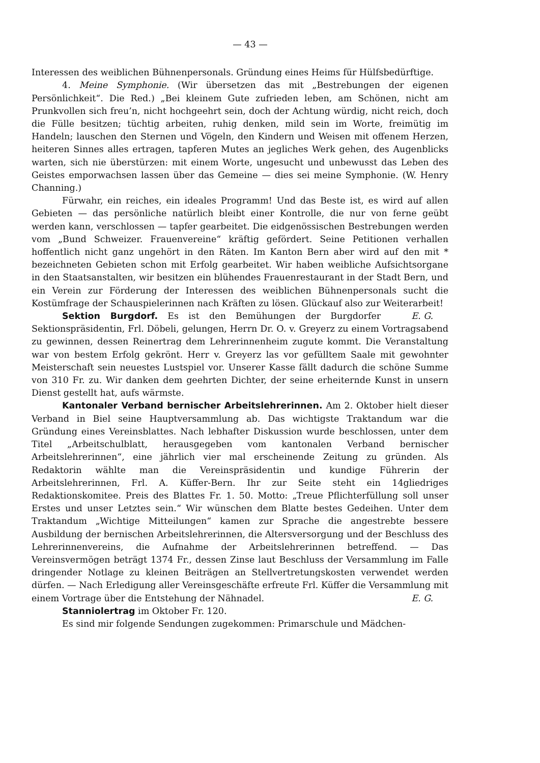— 43 —
Interessen des weiblichen Bühnenpersonals. Gründung eines Heims für Hülfsbedürftige.
4. Meine Symphonie. (Wir übersetzen das mit „Bestrebungen der eigenen Persönlichkeit“. Die Red.) „Bei kleinem Gute zufrieden leben, am Schönen, nicht am Prunkvollen sich freu’n, nicht hochgeehrt sein, doch der Achtung würdig, nicht reich, doch die Fülle besitzen; tüchtig arbeiten, ruhig denken, mild sein im Worte, freimütig im Handeln; lauschen den Sternen und Vögeln, den Kindern und Weisen mit offenem Herzen, heiteren Sinnes alles ertragen, tapferen Mutes an jegliches Werk gehen, des Augenblicks warten, sich nie überstürzen: mit einem Worte, ungesucht und unbewusst das Leben des Geistes emporwachsen lassen über das Gemeine — dies sei meine Symphonie. (W. Henry Channing.)
Fürwahr, ein reiches, ein ideales Programm! Und das Beste ist, es wird auf allen Gebieten — das persönliche natürlich bleibt einer Kontrolle, die nur von ferne geübt werden kann, verschlossen — tapfer gearbeitet. Die eidgenössischen Bestrebungen werden vom „Bund Schweizer. Frauenvereine“ kräftig gefördert. Seine Petitionen verhallen hoffentlich nicht ganz ungehört in den Räten. Im Kanton Bern aber wird auf den mit * bezeichneten Gebieten schon mit Erfolg gearbeitet. Wir haben weibliche Aufsichtsorgane in den Staatsanstalten, wir besitzen ein blühendes Frauenrestaurant in der Stadt Bern, und ein Verein zur Förderung der Interessen des weiblichen Bühnenpersonals sucht die Kostümfrage der Schauspielerinnen nach Kräften zu lösen. Glückauf also zur Weiterarbeit! E. G.
Sektion Burgdorf. Es ist den Bemühungen der Burgdorfer Sektionspräsidentin, Frl. Döbeli, gelungen, Herrn Dr. O. v. Greyerz zu einem Vortragsabend zu gewinnen, dessen Reinertrag dem Lehrerinnenheim zugute kommt. Die Veranstaltung war von bestem Erfolg gekrönt. Herr v. Greyerz las vor gefülltem Saale mit gewohnter Meisterschaft sein neuestes Lustspiel vor. Unserer Kasse fällt dadurch die schöne Summe von 310 Fr. zu. Wir danken dem geehrten Dichter, der seine erheiternde Kunst in unsern Dienst gestellt hat, aufs wärmste.
Kantonaler Verband bernischer Arbeitslehrerinnen. Am 2. Oktober hielt dieser Verband in Biel seine Hauptversammlung ab. Das wichtigste Traktandum war die Gründung eines Vereinsblattes. Nach lebhafter Diskussion wurde beschlossen, unter dem Titel „Arbeitschulblatt, herausgegeben vom kantonalen Verband bernischer Arbeitslehrerinnen“, eine jährlich vier mal erscheinende Zeitung zu gründen. Als Redaktorin wählte man die Vereinspräsidentin und kundige Führerin der Arbeitslehrerinnen, Frl. A. Küffer-Bern. Ihr zur Seite steht ein 14gliedriges Redaktionskomitee. Preis des Blattes Fr. 1. 50. Motto: „Treue Pflichterfüllung soll unser Erstes und unser Letztes sein.“ Wir wünschen dem Blatte bestes Gedeihen. Unter dem Traktandum „Wichtige Mitteilungen“ kamen zur Sprache die angestrebte bessere Ausbildung der bernischen Arbeitslehrerinnen, die Altersversorgung und der Beschluss des Lehrerinnenvereins, die Aufnahme der Arbeitslehrerinnen betreffend. — Das Vereinsvermögen beträgt 1374 Fr., dessen Zinse laut Beschluss der Versammlung im Falle dringender Notlage zu kleinen Beiträgen an Stellvertretungskosten verwendet werden dürfen. — Nach Erledigung aller Vereinsgeschäfte erfreute Frl. Küffer die Versammlung mit einem Vortrage über die Entstehung der Nähnadel. E. G.
Stanniolertrag im Oktober Fr. 120.
Es sind mir folgende Sendungen zugekommen: Primarschule und Mädchen-